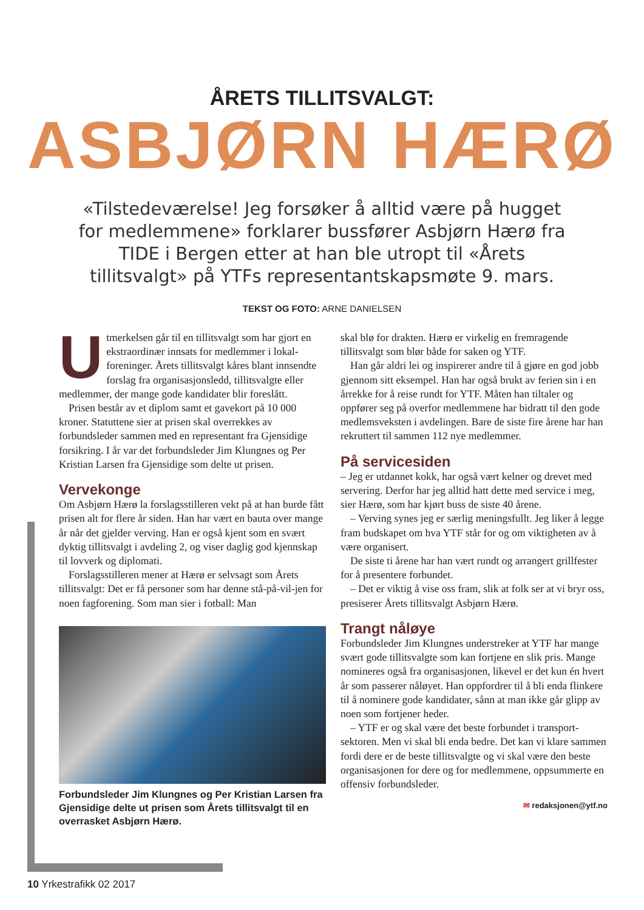ÅRETS TILLITSVALGT:
ASBJØRN HÆRØ
«Tilstedeværelse! Jeg forsøker å alltid være på hugget for medlemmene» forklarer bussfører Asbjørn Hærø fra TIDE i Bergen etter at han ble utropt til «Årets tillitsvalgt» på YTFs representantskapsmøte 9. mars.
TEKST OG FOTO: ARNE DANIELSEN
Utmerkelsen går til en tillitsvalgt som har gjort en ekstraordinær innsats for medlemmer i lokal-foreninger. Årets tillitsvalgt kåres blant innsendte forslag fra organisasjonsledd, tillitsvalgte eller medlemmer, der mange gode kandidater blir foreslått.
Prisen består av et diplom samt et gavekort på 10 000 kroner. Statuttene sier at prisen skal overrekkes av forbundsleder sammen med en representant fra Gjensidige forsikring. I år var det forbundsleder Jim Klungnes og Per Kristian Larsen fra Gjensidige som delte ut prisen.
Vervekonge
Om Asbjørn Hærø la forslagsstilleren vekt på at han burde fått prisen alt for flere år siden. Han har vært en bauta over mange år når det gjelder verving. Han er også kjent som en svært dyktig tillitsvalgt i avdeling 2, og viser daglig god kjennskap til lovverk og diplomati.
Forslagsstilleren mener at Hærø er selvsagt som Årets tillitsvalgt: Det er få personer som har denne stå-på-vil-jen for noen fagforening. Som man sier i fotball: Man
Forbundsleder Jim Klungnes og Per Kristian Larsen fra Gjensidige delte ut prisen som Årets tillitsvalgt til en overrasket Asbjørn Hærø.
skal blø for drakten. Hærø er virkelig en fremragende tillitsvalgt som blør både for saken og YTF.
Han går aldri lei og inspirerer andre til å gjøre en god jobb gjennom sitt eksempel. Han har også brukt av ferien sin i en årrekke for å reise rundt for YTF. Måten han tiltaler og oppfører seg på overfor medlemmene har bidratt til den gode medlemsveksten i avdelingen. Bare de siste fire årene har han rekruttert til sammen 112 nye medlemmer.
På servicesiden
– Jeg er utdannet kokk, har også vært kelner og drevet med servering. Derfor har jeg alltid hatt dette med service i meg, sier Hærø, som har kjørt buss de siste 40 årene.
– Verving synes jeg er særlig meningsfullt. Jeg liker å legge fram budskapet om hva YTF står for og om viktigheten av å være organisert.
De siste ti årene har han vært rundt og arrangert grillfester for å presentere forbundet.
– Det er viktig å vise oss fram, slik at folk ser at vi bryr oss, presiserer Årets tillitsvalgt Asbjørn Hærø.
Trangt nåløye
Forbundsleder Jim Klungnes understreker at YTF har mange svært gode tillitsvalgte som kan fortjene en slik pris. Mange nomineres også fra organisasjonen, likevel er det kun én hvert år som passerer nåløyet. Han oppfordrer til å bli enda flinkere til å nominere gode kandidater, sånn at man ikke går glipp av noen som fortjener heder.
– YTF er og skal være det beste forbundet i transport-sektoren. Men vi skal bli enda bedre. Det kan vi klare sammen fordi dere er de beste tillitsvalgte og vi skal være den beste organisasjonen for dere og for medlemmene, oppsummerte en offensiv forbundsleder.
✉ redaksjonen@ytf.no
10 Yrkestrafikk 02 2017